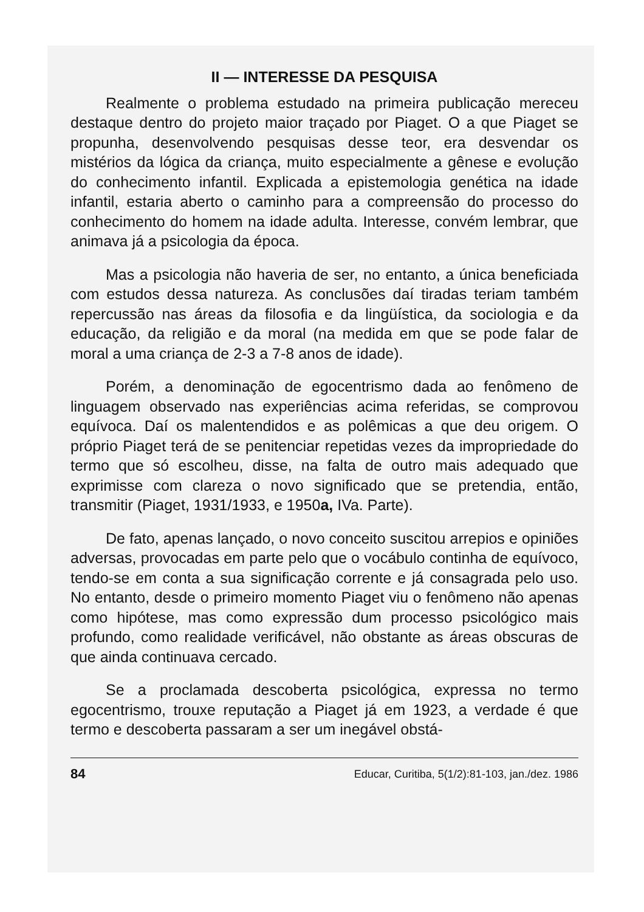II — INTERESSE DA PESQUISA
Realmente o problema estudado na primeira publicação mereceu destaque dentro do projeto maior traçado por Piaget. O a que Piaget se propunha, desenvolvendo pesquisas desse teor, era desvendar os mistérios da lógica da criança, muito especialmente a gênese e evolução do conhecimento infantil. Explicada a epistemologia genética na idade infantil, estaria aberto o caminho para a compreensão do processo do conhecimento do homem na idade adulta. Interesse, convém lembrar, que animava já a psicologia da época.
Mas a psicologia não haveria de ser, no entanto, a única beneficiada com estudos dessa natureza. As conclusões daí tiradas teriam também repercussão nas áreas da filosofia e da lingüística, da sociologia e da educação, da religião e da moral (na medida em que se pode falar de moral a uma criança de 2-3 a 7-8 anos de idade).
Porém, a denominação de egocentrismo dada ao fenômeno de linguagem observado nas experiências acima referidas, se comprovou equívoca. Daí os malentendidos e as polêmicas a que deu origem. O próprio Piaget terá de se penitenciar repetidas vezes da impropriedade do termo que só escolheu, disse, na falta de outro mais adequado que exprimisse com clareza o novo significado que se pretendia, então, transmitir (Piaget, 1931/1933, e 1950a, IVa. Parte).
De fato, apenas lançado, o novo conceito suscitou arrepios e opiniões adversas, provocadas em parte pelo que o vocábulo continha de equívoco, tendo-se em conta a sua significação corrente e já consagrada pelo uso. No entanto, desde o primeiro momento Piaget viu o fenômeno não apenas como hipótese, mas como expressão dum processo psicológico mais profundo, como realidade verificável, não obstante as áreas obscuras de que ainda continuava cercado.
Se a proclamada descoberta psicológica, expressa no termo egocentrismo, trouxe reputação a Piaget já em 1923, a verdade é que termo e descoberta passaram a ser um inegável obstá-
84 Educar, Curitiba, 5(1/2):81-103, jan./dez. 1986